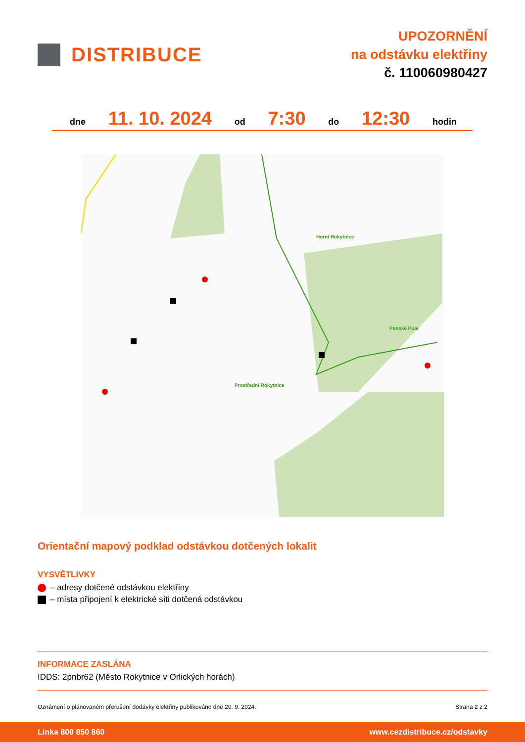DISTRIBUCE
UPOZORNĚNÍ
na odstávku elektřiny
č. 110060980427
dne 11. 10. 2024 od 7:30 do 12:30 hodin
Horní Rokytnice
Panské Pole
Prostřední Rokytnice
Orientační mapový podklad odstávkou dotčených lokalit
VYSVĚTLIVKY
– adresy dotčené odstávkou elektřiny
– místa připojení k elektrické síti dotčená odstávkou
INFORMACE ZASLÁNA
IDDS: 2pnbr62 (Město Rokytnice v Orlických horách)
Oznámení o plánovaném přerušení dodávky elektřiny publikováno dne 20. 9. 2024. Strana 2 z 2
Linka 800 850 860 www.cezdistribuce.cz/odstavky